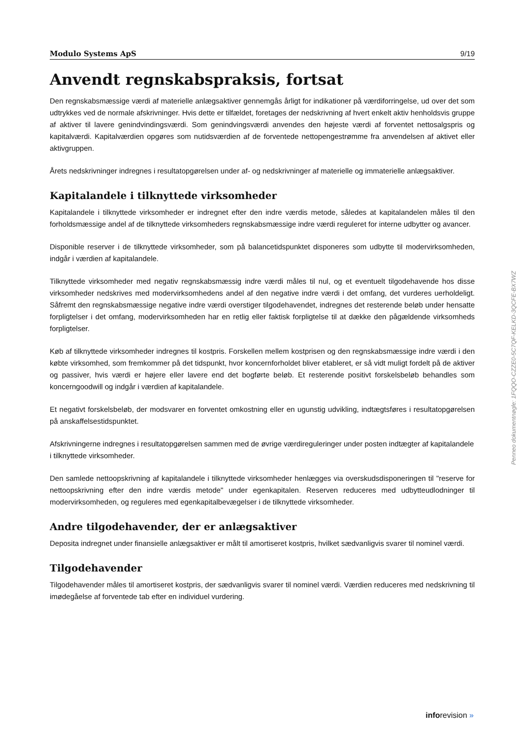Modulo Systems ApS 9/19
Anvendt regnskabspraksis, fortsat
Den regnskabsmæssige værdi af materielle anlægsaktiver gennemgås årligt for indikationer på værdiforringelse, ud over det som udtrykkes ved de normale afskrivninger. Hvis dette er tilfældet, foretages der nedskrivning af hvert enkelt aktiv henholdsvis gruppe af aktiver til lavere genindvindingsværdi. Som genindvingsværdi anvendes den højeste værdi af forventet nettosalgspris og kapitalværdi. Kapitalværdien opgøres som nutidsværdien af de forventede nettopengestrømme fra anvendelsen af aktivet eller aktivgruppen.
Årets nedskrivninger indregnes i resultatopgørelsen under af- og nedskrivninger af materielle og immaterielle anlægsaktiver.
Kapitalandele i tilknyttede virksomheder
Kapitalandele i tilknyttede virksomheder er indregnet efter den indre værdis metode, således at kapitalandelen måles til den forholdsmæssige andel af de tilknyttede virksomheders regnskabsmæssige indre værdi reguleret for interne udbytter og avancer.
Disponible reserver i de tilknyttede virksomheder, som på balancetidspunktet disponeres som udbytte til modervirksomheden, indgår i værdien af kapitalandele.
Tilknyttede virksomheder med negativ regnskabsmæssig indre værdi måles til nul, og et eventuelt tilgodehavende hos disse virksomheder nedskrives med modervirksomhedens andel af den negative indre værdi i det omfang, det vurderes uerholdeligt. Såfremt den regnskabsmæssige negative indre værdi overstiger tilgodehavendet, indregnes det resterende beløb under hensatte forpligtelser i det omfang, modervirksomheden har en retlig eller faktisk forpligtelse til at dække den pågældende virksomheds forpligtelser.
Køb af tilknyttede virksomheder indregnes til kostpris. Forskellen mellem kostprisen og den regnskabsmæssige indre værdi i den købte virksomhed, som fremkommer på det tidspunkt, hvor koncernforholdet bliver etableret, er så vidt muligt fordelt på de aktiver og passiver, hvis værdi er højere eller lavere end det bogførte beløb. Et resterende positivt forskelsbeløb behandles som koncerngoodwill og indgår i værdien af kapitalandele.
Et negativt forskelsbeløb, der modsvarer en forventet omkostning eller en ugunstig udvikling, indtægtsføres i resultatopgørelsen på anskaffelsestidspunktet.
Afskrivningerne indregnes i resultatopgørelsen sammen med de øvrige værdireguleringer under posten indtægter af kapitalandele i tilknyttede virksomheder.
Den samlede nettoopskrivning af kapitalandele i tilknyttede virksomheder henlægges via overskudsdisponeringen til "reserve for nettoopskrivning efter den indre værdis metode" under egenkapitalen. Reserven reduceres med udbytteudlodninger til modervirksomheden, og reguleres med egenkapitalbevægelser i de tilknyttede virksomheder.
Andre tilgodehavender, der er anlægsaktiver
Deposita indregnet under finansielle anlægsaktiver er målt til amortiseret kostpris, hvilket sædvanligvis svarer til nominel værdi.
Tilgodehavender
Tilgodehavender måles til amortiseret kostpris, der sædvanligvis svarer til nominel værdi. Værdien reduceres med nedskrivning til imødegåelse af forventede tab efter en individuel vurdering.
Penneo dokumentnøgle: 1FQQO-CZZE0-5C7QF-KELKD-3QCFE-BX7WZ
inforevision »